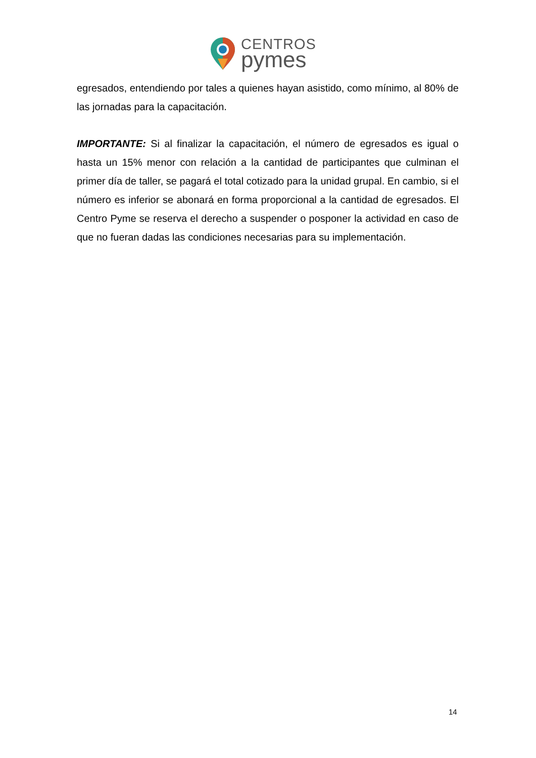CENTROS
pymes
egresados, entendiendo por tales a quienes hayan asistido, como mínimo, al 80% de las jornadas para la capacitación.
IMPORTANTE: Si al finalizar la capacitación, el número de egresados es igual o hasta un 15% menor con relación a la cantidad de participantes que culminan el primer día de taller, se pagará el total cotizado para la unidad grupal. En cambio, si el número es inferior se abonará en forma proporcional a la cantidad de egresados. El Centro Pyme se reserva el derecho a suspender o posponer la actividad en caso de que no fueran dadas las condiciones necesarias para su implementación.
14